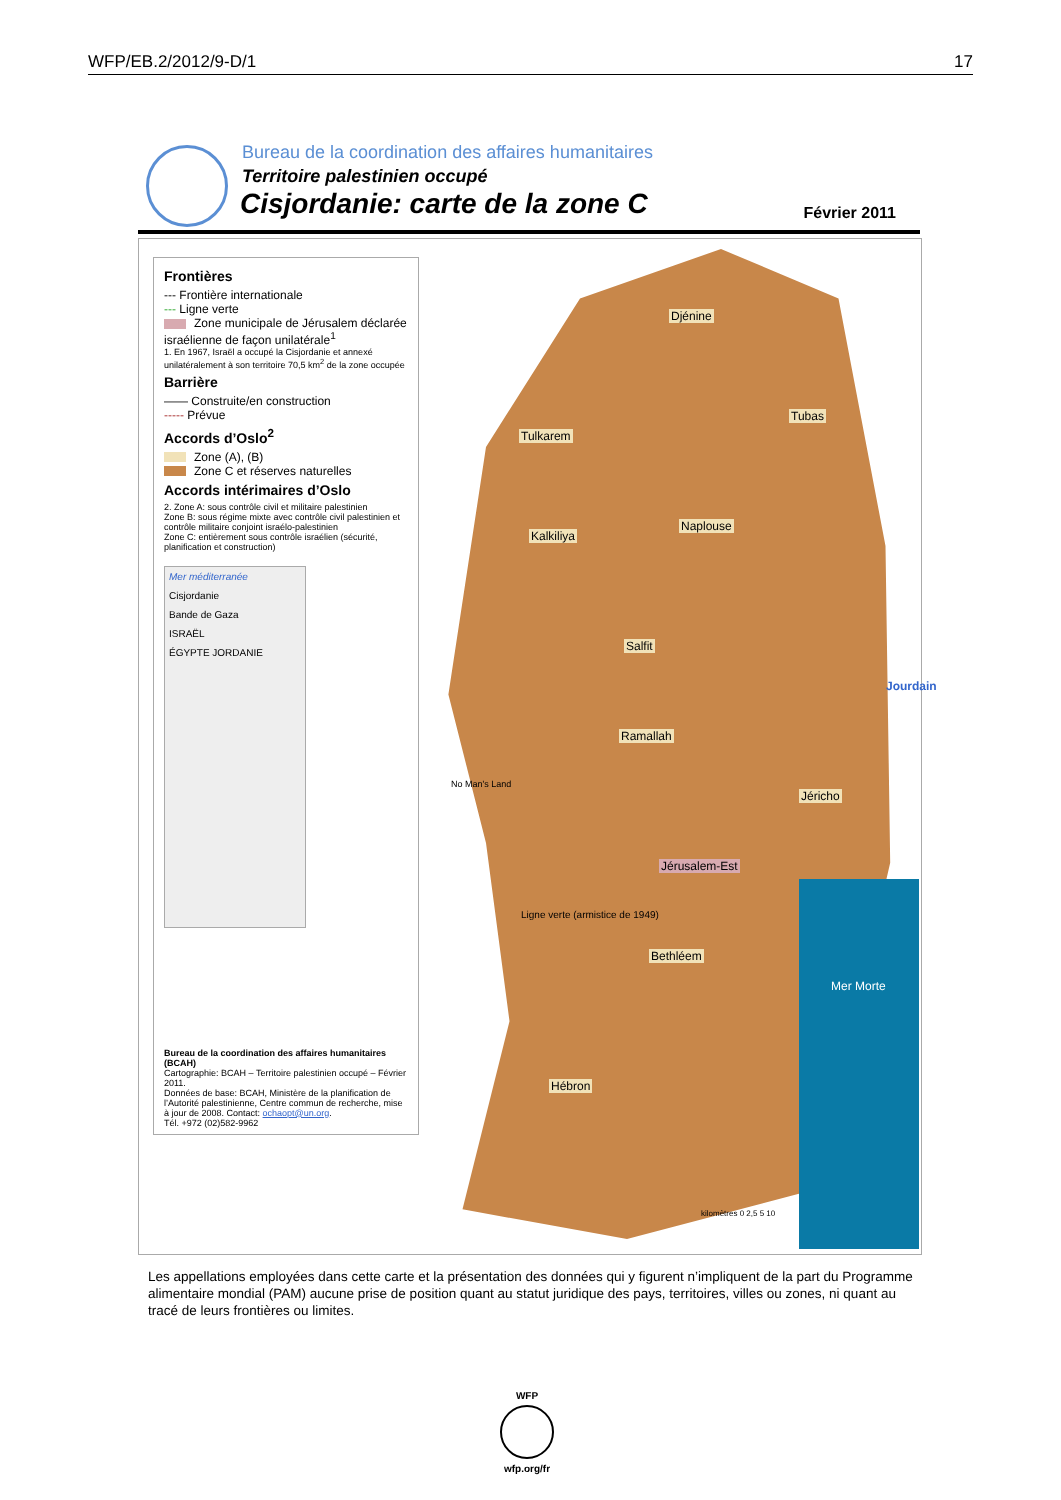WFP/EB.2/2012/9-D/1 17
Bureau de la coordination des affaires humanitaires
Territoire palestinien occupé
Cisjordanie: carte de la zone C
Février 2011
Frontières
--- Frontière internationale
--- Ligne verte
Zone municipale de Jérusalem déclarée israélienne de façon unilatérale<sup>1</sup>
1. En 1967, Israël a occupé la Cisjordanie et annexé unilatéralement à son territoire 70,5 km<sup>2</sup> de la zone occupée
Barrière
—— Construite/en construction
----- Prévue
Accords d’Oslo<sup>2</sup>
Zone (A), (B)
Zone C et réserves naturelles
Accords intérimaires d’Oslo
2. Zone A: sous contrôle civil et militaire palestinien
Zone B: sous régime mixte avec contrôle civil palestinien et contrôle militaire conjoint israélo-palestinien
Zone C: entièrement sous contrôle israélien (sécurité, planification et construction)
Mer méditerranée
Cisjordanie
Bande de Gaza
ISRAËL
ÉGYPTE JORDANIE
Bureau de la coordination des affaires humanitaires (BCAH)
Cartographie: BCAH – Territoire palestinien occupé – Février 2011.
Données de base: BCAH, Ministère de la planification de l’Autorité palestinienne, Centre commun de recherche, mise à jour de 2008. Contact: ochaopt@un.org.
Tél. +972 (02)582-9962
Djénine
Tubas
Tulkarem
Naplouse
Kalkiliya
Salfit
Ramallah
Jéricho
No Man's Land
Jérusalem-Est
Ligne verte (armistice de 1949)
Bethléem
Mer Morte
Jourdain
Hébron
kilomètres 0 2,5 5 10
Les appellations employées dans cette carte et la présentation des données qui y figurent n’impliquent de la part du Programme alimentaire mondial (PAM) aucune prise de position quant au statut juridique des pays, territoires, villes ou zones, ni quant au tracé de leurs frontières ou limites.
WFP
wfp.org/fr